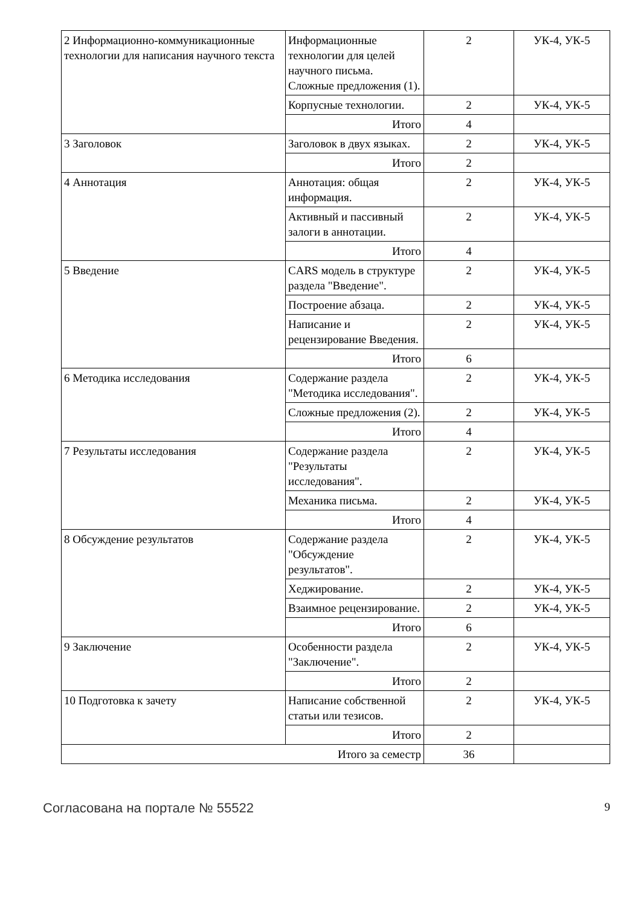| 2 Информационно-коммуникационные технологии для написания научного текста | Информационные технологии для целей научного письма. Сложные предложения (1). | 2 | УК-4, УК-5 |
| | Корпусные технологии. | 2 | УК-4, УК-5 |
| | Итого | 4 | |
| 3 Заголовок | Заголовок в двух языках. | 2 | УК-4, УК-5 |
| | Итого | 2 | |
| 4 Аннотация | Аннотация: общая информация. | 2 | УК-4, УК-5 |
| | Активный и пассивный залоги в аннотации. | 2 | УК-4, УК-5 |
| | Итого | 4 | |
| 5 Введение | CARS модель в структуре раздела "Введение". | 2 | УК-4, УК-5 |
| | Построение абзаца. | 2 | УК-4, УК-5 |
| | Написание и рецензирование Введения. | 2 | УК-4, УК-5 |
| | Итого | 6 | |
| 6 Методика исследования | Содержание раздела "Методика исследования". | 2 | УК-4, УК-5 |
| | Сложные предложения (2). | 2 | УК-4, УК-5 |
| | Итого | 4 | |
| 7 Результаты исследования | Содержание раздела "Результаты исследования". | 2 | УК-4, УК-5 |
| | Механика письма. | 2 | УК-4, УК-5 |
| | Итого | 4 | |
| 8 Обсуждение результатов | Содержание раздела "Обсуждение результатов". | 2 | УК-4, УК-5 |
| | Хеджирование. | 2 | УК-4, УК-5 |
| | Взаимное рецензирование. | 2 | УК-4, УК-5 |
| | Итого | 6 | |
| 9 Заключение | Особенности раздела "Заключение". | 2 | УК-4, УК-5 |
| | Итого | 2 | |
| 10 Подготовка к зачету | Написание собственной статьи или тезисов. | 2 | УК-4, УК-5 |
| | Итого | 2 | |
| Итого за семестр | | 36 | |
Согласована на портале № 55522 9